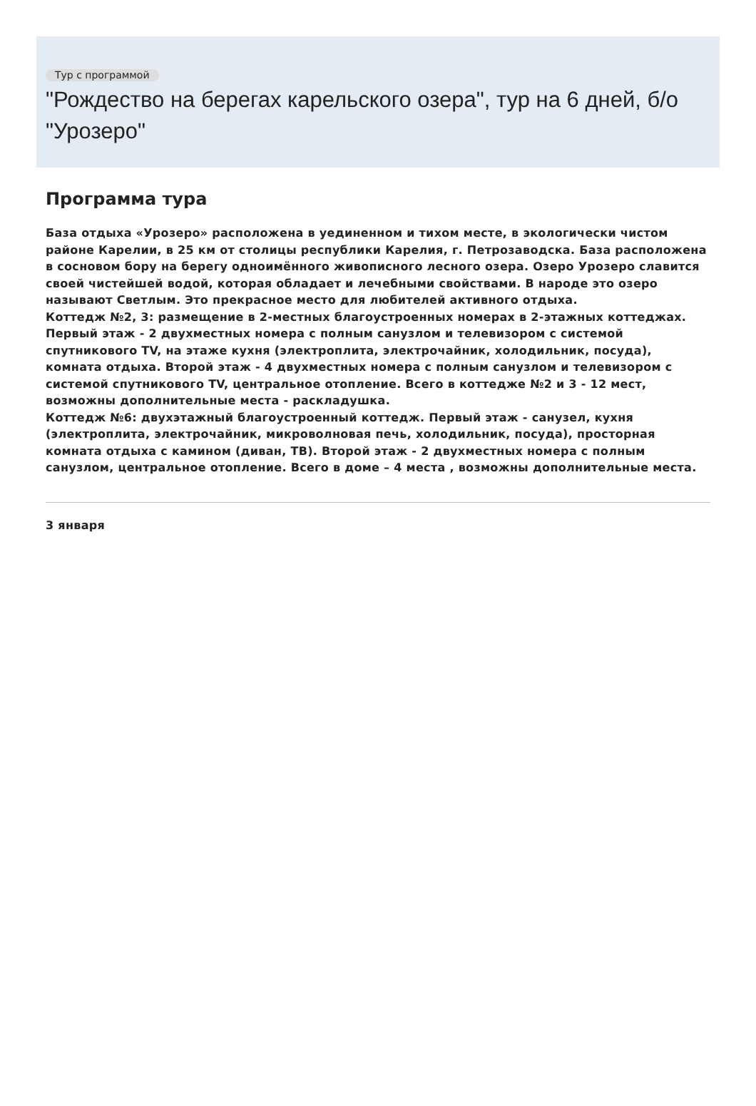Тур с программой
"Рождество на берегах карельского озера", тур на 6 дней, б/о "Урозеро"
Программа тура
База отдыха «Урозеро» расположена в уединенном и тихом месте, в экологически чистом районе Карелии, в 25 км от столицы республики Карелия, г. Петрозаводска. База расположена в сосновом бору на берегу одноимённого живописного лесного озера. Озеро Урозеро славится своей чистейшей водой, которая обладает и лечебными свойствами. В народе это озеро называют Светлым. Это прекрасное место для любителей активного отдыха.
Коттедж №2, 3: размещение в 2-местных благоустроенных номерах в 2-этажных коттеджах. Первый этаж - 2 двухместных номера с полным санузлом и телевизором с системой спутникового TV, на этаже кухня (электроплита, электрочайник, холодильник, посуда), комната отдыха. Второй этаж - 4 двухместных номера с полным санузлом и телевизором с системой спутникового TV, центральное отопление. Всего в коттедже №2 и 3 - 12 мест, возможны дополнительные места - раскладушка.
Коттедж №6: двухэтажный благоустроенный коттедж. Первый этаж - санузел, кухня (электроплита, электрочайник, микроволновая печь, холодильник, посуда), просторная комната отдыха с камином (диван, ТВ). Второй этаж - 2 двухместных номера с полным санузлом, центральное отопление. Всего в доме – 4 места , возможны дополнительные места.
3 января